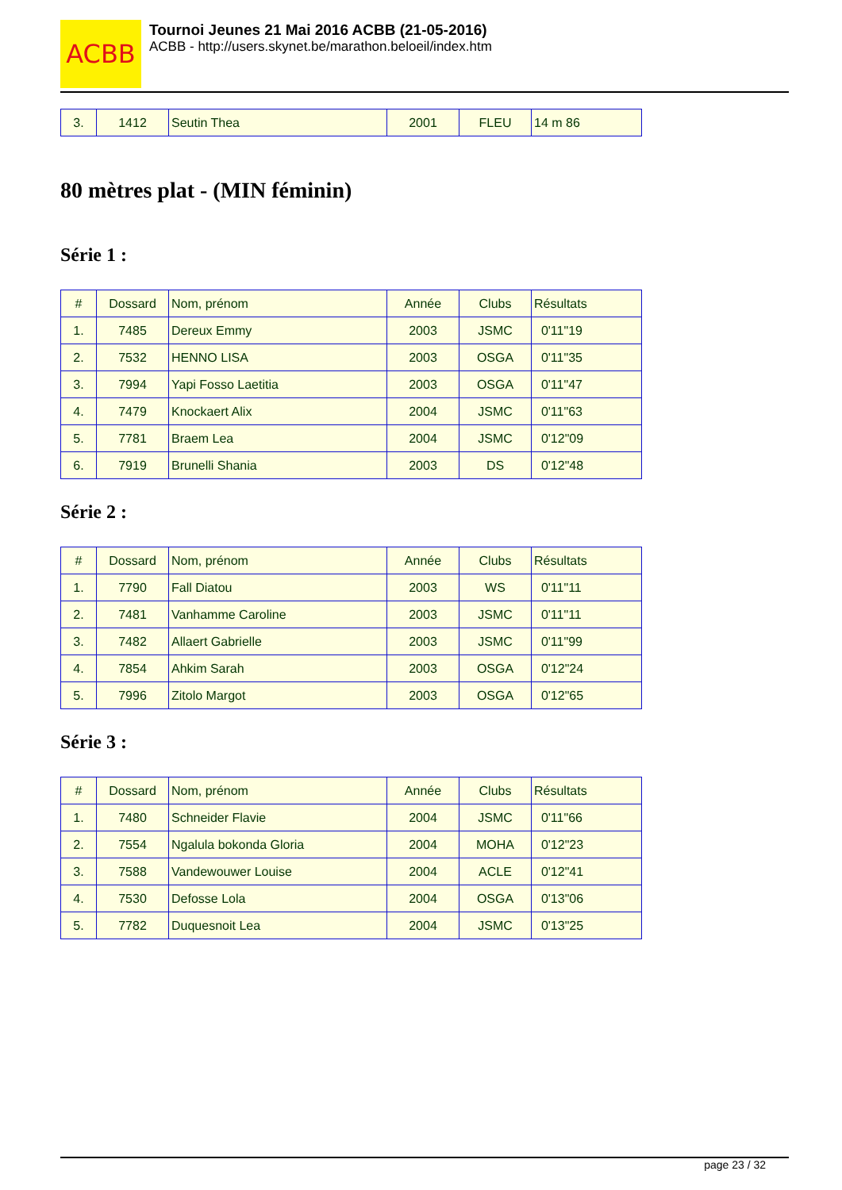ACBB
Tournoi Jeunes 21 Mai 2016 ACBB (21-05-2016)
ACBB - http://users.skynet.be/marathon.beloeil/index.htm
| 3. | 1412 | Seutin Thea | 2001 | FLEU | 14 m 86 |
80 mètres plat - (MIN féminin)
Série 1 :
| # | Dossard | Nom, prénom | Année | Clubs | Résultats |
| --- | --- | --- | --- | --- | --- |
| 1. | 7485 | Dereux Emmy | 2003 | JSMC | 0'11"19 |
| 2. | 7532 | HENNO LISA | 2003 | OSGA | 0'11"35 |
| 3. | 7994 | Yapi Fosso Laetitia | 2003 | OSGA | 0'11"47 |
| 4. | 7479 | Knockaert Alix | 2004 | JSMC | 0'11"63 |
| 5. | 7781 | Braem Lea | 2004 | JSMC | 0'12"09 |
| 6. | 7919 | Brunelli Shania | 2003 | DS | 0'12"48 |
Série 2 :
| # | Dossard | Nom, prénom | Année | Clubs | Résultats |
| --- | --- | --- | --- | --- | --- |
| 1. | 7790 | Fall Diatou | 2003 | WS | 0'11"11 |
| 2. | 7481 | Vanhamme Caroline | 2003 | JSMC | 0'11"11 |
| 3. | 7482 | Allaert Gabrielle | 2003 | JSMC | 0'11"99 |
| 4. | 7854 | Ahkim Sarah | 2003 | OSGA | 0'12"24 |
| 5. | 7996 | Zitolo Margot | 2003 | OSGA | 0'12"65 |
Série 3 :
| # | Dossard | Nom, prénom | Année | Clubs | Résultats |
| --- | --- | --- | --- | --- | --- |
| 1. | 7480 | Schneider Flavie | 2004 | JSMC | 0'11"66 |
| 2. | 7554 | Ngalula bokonda Gloria | 2004 | MOHA | 0'12"23 |
| 3. | 7588 | Vandewouwer Louise | 2004 | ACLE | 0'12"41 |
| 4. | 7530 | Defosse Lola | 2004 | OSGA | 0'13"06 |
| 5. | 7782 | Duquesnoit Lea | 2004 | JSMC | 0'13"25 |
page 23 / 32